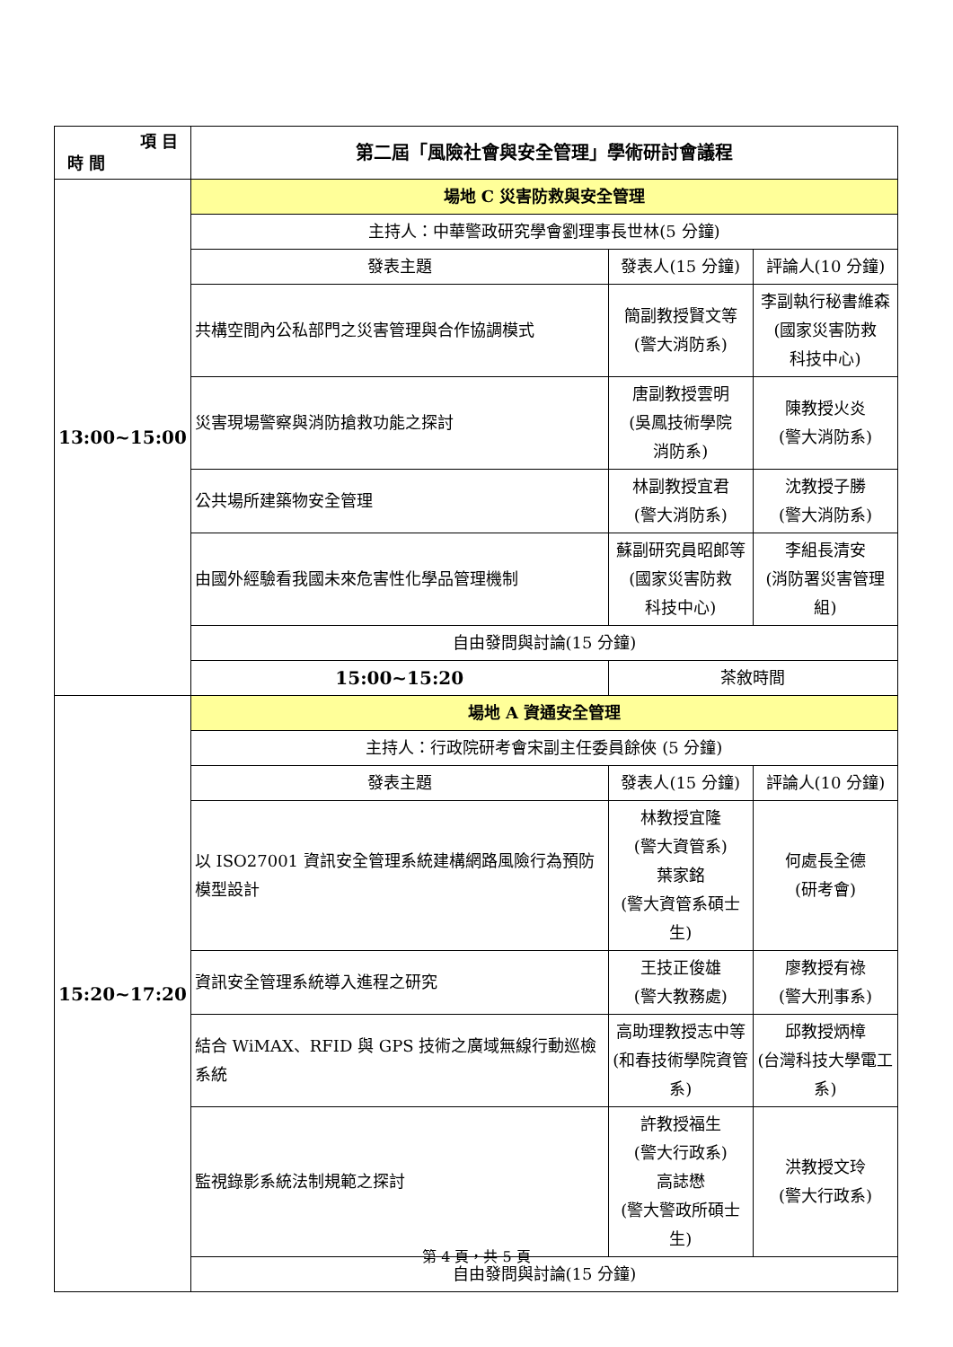| 項 目 時 間 | 第二屆「風險社會與安全管理」學術研討會議程 | | | |
| 13:00~15:00 | 場地 C 災害防救與安全管理 | | | |
| | 主持人：中華警政研究學會劉理事長世林(5 分鐘) | | | |
| | 發表主題 | | 發表人(15 分鐘) | 評論人(10 分鐘) |
| | 共構空間內公私部門之災害管理與合作協調模式 | | 簡副教授賢文等 (警大消防系) | 李副執行秘書維森 (國家災害防救 科技中心) |
| | 災害現場警察與消防搶救功能之探討 | | 唐副教授雲明 (吳鳳技術學院 消防系) | 陳教授火炎 (警大消防系) |
| | 公共場所建築物安全管理 | | 林副教授宜君 (警大消防系) | 沈教授子勝 (警大消防系) |
| | 由國外經驗看我國未來危害性化學品管理機制 | | 蘇副研究員昭郎等 (國家災害防救 科技中心) | 李組長清安 (消防署災害管理組) |
| | 自由發問與討論(15 分鐘) | | | |
| | 15:00~15:20 | 茶敘時間 | | |
| 15:20~17:20 | 場地 A 資通安全管理 | | | |
| | 主持人：行政院研考會宋副主任委員餘俠 (5 分鐘) | | | |
| | 發表主題 | | 發表人(15 分鐘) | 評論人(10 分鐘) |
| | 以 ISO27001 資訊安全管理系統建構網路風險行為預防模型設計 | | 林教授宜隆 (警大資管系) 葉家銘 (警大資管系碩士生) | 何處長全德 (研考會) |
| | 資訊安全管理系統導入進程之研究 | | 王技正俊雄 (警大教務處) | 廖教授有祿 (警大刑事系) |
| | 結合 WiMAX、RFID 與 GPS 技術之廣域無線行動巡檢系統 | | 高助理教授志中等 (和春技術學院資管系) | 邱教授炳樟 (台灣科技大學電工系) |
| | 監視錄影系統法制規範之探討 | | 許教授福生 (警大行政系) 高誌懋 (警大警政所碩士生) | 洪教授文玲 (警大行政系) |
| | 自由發問與討論(15 分鐘) | | | |
第 4 頁，共 5 頁